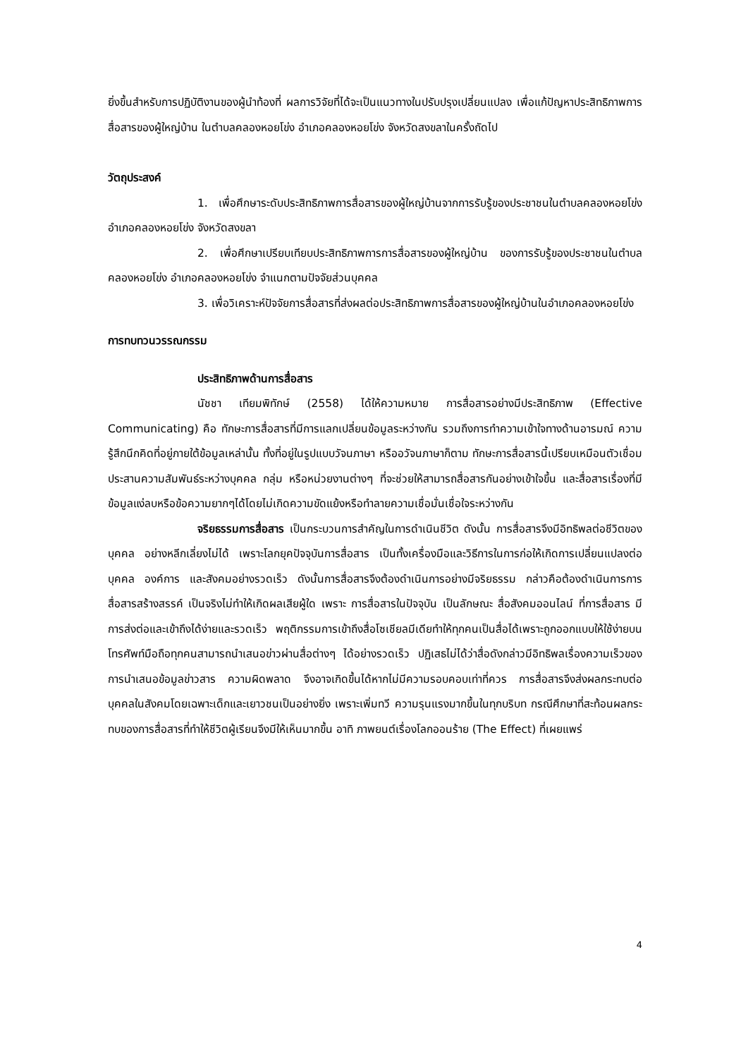ยิ่งขึ้นสำหรับการปฏิบัติงานของผู้นำท้องที่ ผลการวิจัยที่ได้จะเป็นแนวทางในปรับปรุงเปลี่ยนแปลง เพื่อแก้ปัญหาประสิทธิภาพการสื่อสารของผู้ใหญ่บ้าน ในตำบลคลองหอยโข่ง อำเภอคลองหอยโข่ง จังหวัดสงขลาในครั้งถัดไป
วัตถุประสงค์
1. เพื่อศึกษาระดับประสิทธิภาพการสื่อสารของผู้ใหญ่บ้านจากการรับรู้ของประชาชนในตำบลคลองหอยโข่ง อำเภอคลองหอยโข่ง จังหวัดสงขลา
2. เพื่อศึกษาเปรียบเทียบประสิทธิภาพการการสื่อสารของผู้ใหญ่บ้าน ของการรับรู้ของประชาชนในตำบลคลองหอยโข่ง อำเภอคลองหอยโข่ง จำแนกตามปัจจัยส่วนบุคคล
3. เพื่อวิเคราะห์ปัจจัยการสื่อสารที่ส่งผลต่อประสิทธิภาพการสื่อสารของผู้ใหญ่บ้านในอำเภอคลองหอยโข่ง
การทบทวนวรรณกรรม
ประสิทธิภาพด้านการสื่อสาร
นัชชา เทียมพิทักษ์ (2558) ได้ให้ความหมาย การสื่อสารอย่างมีประสิทธิภาพ (Effective Communicating) คือ ทักษะการสื่อสารที่มีการแลกเปลี่ยนข้อมูลระหว่างกัน รวมถึงการทำความเข้าใจทางด้านอารมณ์ ความรู้สึกนึกคิดที่อยู่ภายใต้ข้อมูลเหล่านั้น ทั้งที่อยู่ในรูปแบบวัจนภาษา หรืออวัจนภาษาก็ตาม ทักษะการสื่อสารนี้เปรียบเหมือนตัวเชื่อมประสานความสัมพันธ์ระหว่างบุคคล กลุ่ม หรือหน่วยงานต่างๆ ที่จะช่วยให้สามารถสื่อสารกันอย่างเข้าใจขึ้น และสื่อสารเรื่องที่มีข้อมูลแง่ลบหรือข้อความยากๆได้โดยไม่เกิดความขัดแย้งหรือทำลายความเชื่อมั่นเชื่อใจระหว่างกัน
จริยธรรมการสื่อสาร เป็นกระบวนการสำคัญในการดำเนินชีวิต ดังนั้น การสื่อสารจึงมีอิทธิพลต่อชีวิตของบุคคล อย่างหลีกเลี่ยงไม่ได้ เพราะโลกยุคปัจจุบันการสื่อสาร เป็นทั้งเครื่องมือและวิธีการในการก่อให้เกิดการเปลี่ยนแปลงต่อบุคคล องค์การ และสังคมอย่างรวดเร็ว ดังนั้นการสื่อสารจึงต้องดำเนินการอย่างมีจริยธรรม กล่าวคือต้องดำเนินการการสื่อสารสร้างสรรค์ เป็นจริงไม่ทำให้เกิดผลเสียผู้ใด เพราะ การสื่อสารในปัจจุบัน เป็นลักษณะ สื่อสังคมออนไลน์ ที่การสื่อสาร มีการส่งต่อและเข้าถึงได้ง่ายและรวดเร็ว พฤติกรรมการเข้าถึงสื่อโซเชียลมีเดียทำให้ทุกคนเป็นสื่อได้เพราะถูกออกแบบให้ใช้ง่ายบนโทรศัพท์มือถือทุกคนสามารถนำเสนอข่าวผ่านสื่อต่างๆ ได้อย่างรวดเร็ว ปฏิเสธไม่ได้ว่าสื่อดังกล่าวมีอิทธิพลเรื่องความเร็วของการนำเสนอข้อมูลข่าวสาร ความผิดพลาด จึงอาจเกิดขึ้นได้หากไม่มีความรอบคอบเท่าที่ควร การสื่อสารจึงส่งผลกระทบต่อบุคคลในสังคมโดยเฉพาะเด็กและเยาวชนเป็นอย่างยิ่ง เพราะเพิ่มทวี ความรุนแรงมากขึ้นในทุกบริบท กรณีศึกษาที่สะท้อนผลกระทบของการสื่อสารที่ทำให้ชีวิตผู้เรียนจึงมีให้เห็นมากขึ้น อาทิ ภาพยนต์เรื่องโลกออนร้าย (The Effect) ที่เผยแพร่
4